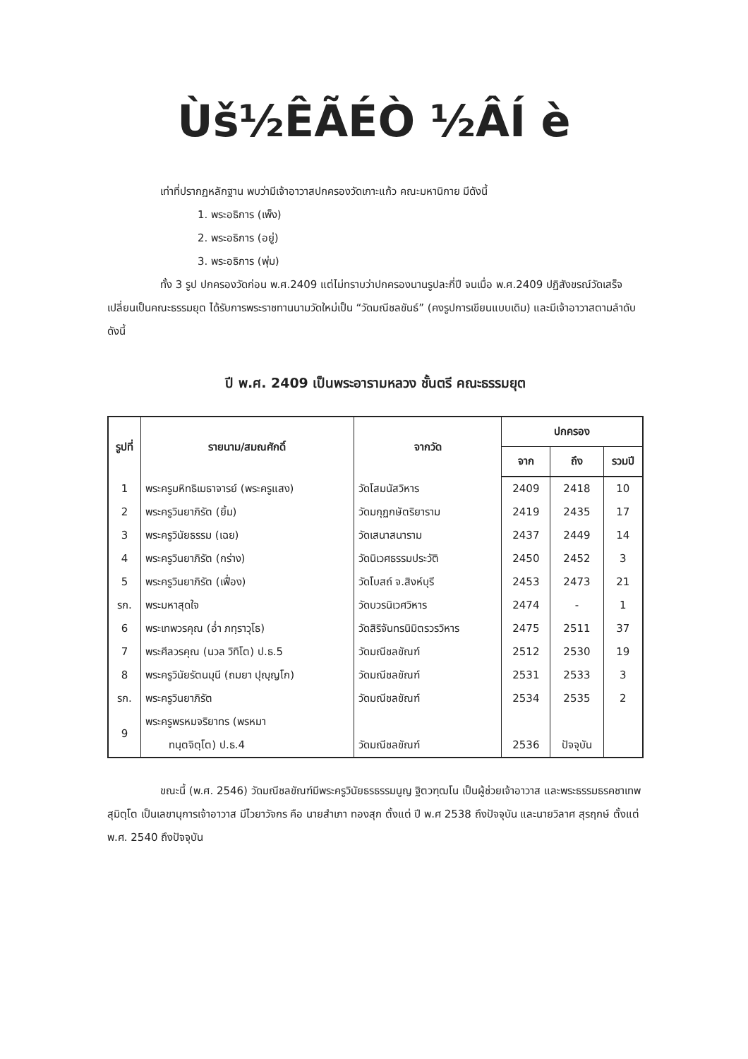Ùš½ÊÃÉÒ ½ÂÍ ­è
เท่าที่ปรากฏหลักฐาน พบว่ามีเจ้าอาวาสปกครองวัดเกาะแก้ว คณะมหานิกาย มีดังนี้
1. พระอธิการ (เพ็ง)
2. พระอธิการ (อยู่)
3. พระอธิการ (พุ่ม)
ทั้ง 3 รูป ปกครองวัดก่อน พ.ศ.2409 แต่ไม่ทราบว่าปกครองนานรูปละกี่ปี จนเมื่อ พ.ศ.2409 ปฏิสังขรณ์วัดเสร็จเปลี่ยนเป็นคณะธรรมยุต ได้รับการพระราชทานนามวัดใหม่เป็น “วัดมณีชลขันธ์” (คงรูปการเขียนแบบเดิม) และมีเจ้าอาวาสตามลำดับ ดังนี้
ปี พ.ศ. 2409 เป็นพระอารามหลวง ชั้นตรี คณะธรรมยุต
| รูปที่ | รายนาม/สมณศักดิ์ | จากวัด | ปกครอง | | |
| --- | --- | --- | --- | --- | --- |
| | | | จาก | ถึง | รวมปี |
| 1 | พระครูมหิทธิเมธาจารย์ (พระครูแสง) | วัดโสมนัสวิหาร | 2409 | 2418 | 10 |
| 2 | พระครูวินยาภิรัต (ยิ้ม) | วัดมกุฏกษัตริยาราม | 2419 | 2435 | 17 |
| 3 | พระครูวินัยธรรม (เฉย) | วัดเสนาสนาราม | 2437 | 2449 | 14 |
| 4 | พระครูวินยาภิรัต (กร่าง) | วัดนิเวศธรรมประวัติ | 2450 | 2452 | 3 |
| 5 | พระครูวินยาภิรัต (เฟื่อง) | วัดโบสถ์ จ.สิงห์บุรี | 2453 | 2473 | 21 |
| รก. | พระมหาสุดใจ | วัดบวรนิเวศวิหาร | 2474 | - | 1 |
| 6 | พระเทพวรคุณ (อ่ำ ภทฺราวุโธ) | วัดสิริจันทรนิมิตรวรวิหาร | 2475 | 2511 | 37 |
| 7 | พระศีลวรคุณ (นวล วิทิโต) ป.ธ.5 | วัดมณีชลขัณฑ์ | 2512 | 2530 | 19 |
| 8 | พระครูวินัยรัตนมุนี (ถมยา ปุญฺญโก) | วัดมณีชลขัณฑ์ | 2531 | 2533 | 3 |
| รก. | พระครูวินยาภิรัต | วัดมณีชลขัณฑ์ | 2534 | 2535 | 2 |
| 9 | พระครูพรหมจริยาทร (พรหมา ทนฺตจิตฺโต) ป.ธ.4 | วัดมณีชลขัณฑ์ | 2536 | ปัจจุบัน | |
ขณะนี้ (พ.ศ. 2546) วัดมณีชลขัณฑ์มีพระครูวินัยธรธรรมนูญ ฐิตวฑฺฒโน เป็นผู้ช่วยเจ้าอาวาส และพระธรรมธรคชาเทพ สุมิตฺโต เป็นเลขานุการเจ้าอาวาส มีไวยาวัจกร คือ นายสำเภา ทองสุก ตั้งแต่ ปี พ.ศ 2538 ถึงปัจจุบัน และนายวิลาศ สุรฤกษ์ ตั้งแต่ พ.ศ. 2540 ถึงปัจจุบัน